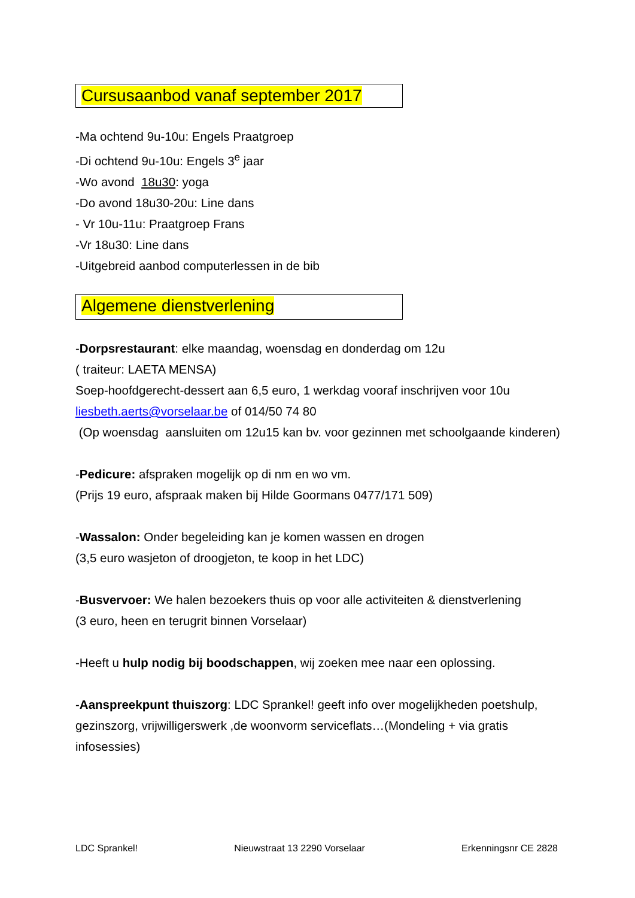Cursusaanbod vanaf september 2017
-Ma ochtend 9u-10u: Engels Praatgroep
-Di ochtend 9u-10u: Engels 3<sup>e</sup> jaar
-Wo avond 18u30: yoga
-Do avond 18u30-20u: Line dans
- Vr 10u-11u: Praatgroep Frans
-Vr 18u30: Line dans
-Uitgebreid aanbod computerlessen in de bib
Algemene dienstverlening
-Dorpsrestaurant: elke maandag, woensdag en donderdag om 12u
( traiteur: LAETA MENSA)
Soep-hoofdgerecht-dessert aan 6,5 euro, 1 werkdag vooraf inschrijven voor 10u liesbeth.aerts@vorselaar.be of 014/50 74 80
(Op woensdag aansluiten om 12u15 kan bv. voor gezinnen met schoolgaande kinderen)
-Pedicure: afspraken mogelijk op di nm en wo vm.
(Prijs 19 euro, afspraak maken bij Hilde Goormans 0477/171 509)
-Wassalon: Onder begeleiding kan je komen wassen en drogen
(3,5 euro wasjeton of droogjeton, te koop in het LDC)
-Busvervoer: We halen bezoekers thuis op voor alle activiteiten & dienstverlening
(3 euro, heen en terugrit binnen Vorselaar)
-Heeft u hulp nodig bij boodschappen, wij zoeken mee naar een oplossing.
-Aanspreekpunt thuiszorg: LDC Sprankel! geeft info over mogelijkheden poetshulp, gezinszorg, vrijwilligerswerk ,de woonvorm serviceflats…(Mondeling + via gratis infosessies)
LDC Sprankel! Nieuwstraat 13 2290 Vorselaar Erkenningsnr CE 2828